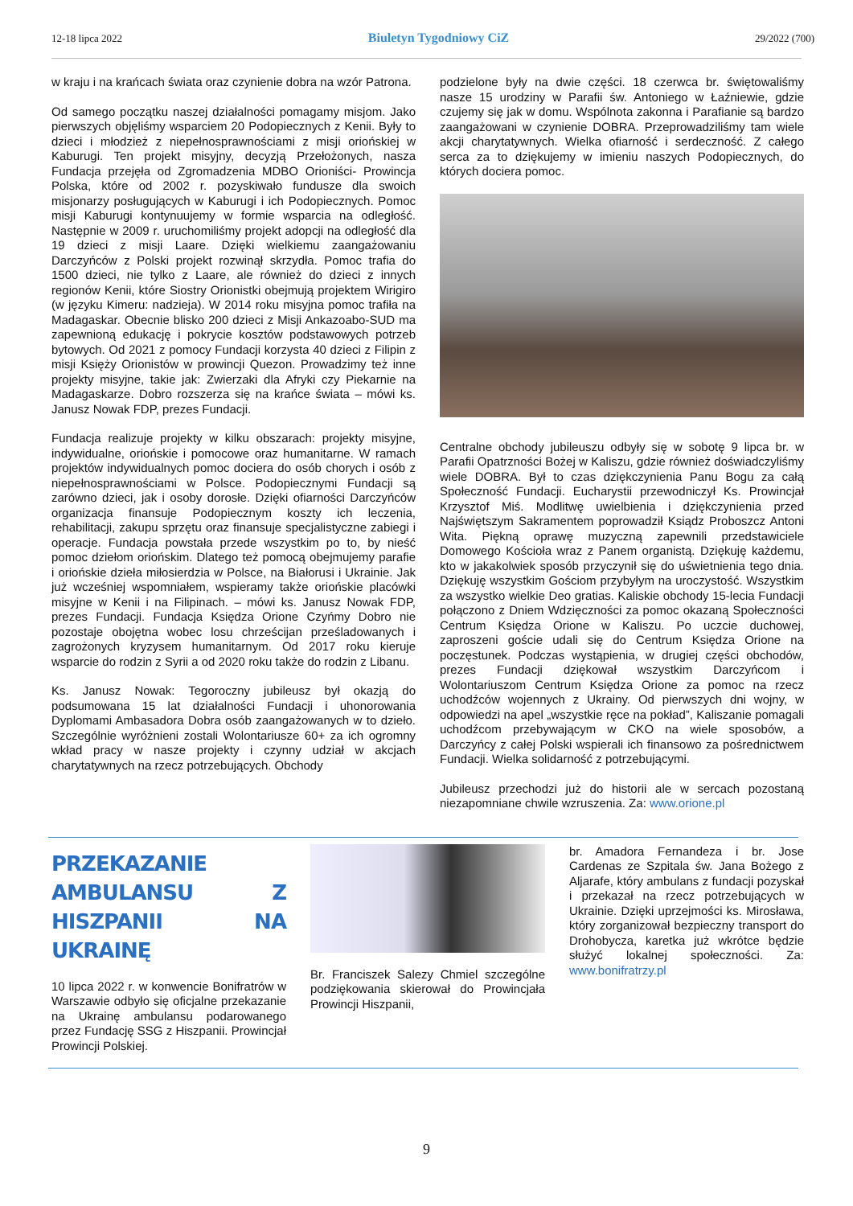12-18 lipca 2022 Biuletyn Tygodniowy CiZ 29/2022 (700)
w kraju i na krańcach świata oraz czynienie dobra na wzór Patrona.
Od samego początku naszej działalności pomagamy misjom. Jako pierwszych objęliśmy wsparciem 20 Podopiecznych z Kenii. Były to dzieci i młodzież z niepełnosprawnościami z misji oriońskiej w Kaburugi. Ten projekt misyjny, decyzją Przełożonych, nasza Fundacja przejęła od Zgromadzenia MDBO Orioniści- Prowincja Polska, które od 2002 r. pozyskiwało fundusze dla swoich misjonarzy posługujących w Kaburugi i ich Podopiecznych. Pomoc misji Kaburugi kontynuujemy w formie wsparcia na odległość. Następnie w 2009 r. uruchomiliśmy projekt adopcji na odległość dla 19 dzieci z misji Laare. Dzięki wielkiemu zaangażowaniu Darczyńców z Polski projekt rozwinął skrzydła. Pomoc trafia do 1500 dzieci, nie tylko z Laare, ale również do dzieci z innych regionów Kenii, które Siostry Orionistki obejmują projektem Wirigiro (w języku Kimeru: nadzieja). W 2014 roku misyjna pomoc trafiła na Madagaskar. Obecnie blisko 200 dzieci z Misji Ankazoabo-SUD ma zapewnioną edukację i pokrycie kosztów podstawowych potrzeb bytowych. Od 2021 z pomocy Fundacji korzysta 40 dzieci z Filipin z misji Księży Orionistów w prowincji Quezon. Prowadzimy też inne projekty misyjne, takie jak: Zwierzaki dla Afryki czy Piekarnie na Madagaskarze. Dobro rozszerza się na krańce świata – mówi ks. Janusz Nowak FDP, prezes Fundacji.
Fundacja realizuje projekty w kilku obszarach: projekty misyjne, indywidualne, oriońskie i pomocowe oraz humanitarne. W ramach projektów indywidualnych pomoc dociera do osób chorych i osób z niepełnosprawnościami w Polsce. Podopiecznymi Fundacji są zarówno dzieci, jak i osoby dorosłe. Dzięki ofiarności Darczyńców organizacja finansuje Podopiecznym koszty ich leczenia, rehabilitacji, zakupu sprzętu oraz finansuje specjalistyczne zabiegi i operacje. Fundacja powstała przede wszystkim po to, by nieść pomoc dziełom oriońskim. Dlatego też pomocą obejmujemy parafie i oriońskie dzieła miłosierdzia w Polsce, na Białorusi i Ukrainie. Jak już wcześniej wspomniałem, wspieramy także oriońskie placówki misyjne w Kenii i na Filipinach. – mówi ks. Janusz Nowak FDP, prezes Fundacji. Fundacja Księdza Orione Czyńmy Dobro nie pozostaje obojętna wobec losu chrześcijan prześladowanych i zagrożonych kryzysem humanitarnym. Od 2017 roku kieruje wsparcie do rodzin z Syrii a od 2020 roku także do rodzin z Libanu.
Ks. Janusz Nowak: Tegoroczny jubileusz był okazją do podsumowana 15 lat działalności Fundacji i uhonorowania Dyplomami Ambasadora Dobra osób zaangażowanych w to dzieło. Szczególnie wyróżnieni zostali Wolontariusze 60+ za ich ogromny wkład pracy w nasze projekty i czynny udział w akcjach charytatywnych na rzecz potrzebujących. Obchody
podzielone były na dwie części. 18 czerwca br. świętowaliśmy nasze 15 urodziny w Parafii św. Antoniego w Łaźniewie, gdzie czujemy się jak w domu. Wspólnota zakonna i Parafianie są bardzo zaangażowani w czynienie DOBRA. Przeprowadziliśmy tam wiele akcji charytatywnych. Wielka ofiarność i serdeczność. Z całego serca za to dziękujemy w imieniu naszych Podopiecznych, do których dociera pomoc.
Centralne obchody jubileuszu odbyły się w sobotę 9 lipca br. w Parafii Opatrzności Bożej w Kaliszu, gdzie również doświadczyliśmy wiele DOBRA. Był to czas dziękczynienia Panu Bogu za całą Społeczność Fundacji. Eucharystii przewodniczył Ks. Prowincjał Krzysztof Miś. Modlitwę uwielbienia i dziękczynienia przed Najświętszym Sakramentem poprowadził Ksiądz Proboszcz Antoni Wita. Piękną oprawę muzyczną zapewnili przedstawiciele Domowego Kościoła wraz z Panem organistą. Dziękuję każdemu, kto w jakakolwiek sposób przyczynił się do uświetnienia tego dnia. Dziękuję wszystkim Gościom przybyłym na uroczystość. Wszystkim za wszystko wielkie Deo gratias. Kaliskie obchody 15-lecia Fundacji połączono z Dniem Wdzięczności za pomoc okazaną Społeczności Centrum Księdza Orione w Kaliszu. Po uczcie duchowej, zaproszeni goście udali się do Centrum Księdza Orione na poczęstunek. Podczas wystąpienia, w drugiej części obchodów, prezes Fundacji dziękował wszystkim Darczyńcom i Wolontariuszom Centrum Księdza Orione za pomoc na rzecz uchodźców wojennych z Ukrainy. Od pierwszych dni wojny, w odpowiedzi na apel „wszystkie ręce na pokład”, Kaliszanie pomagali uchodźcom przebywającym w CKO na wiele sposobów, a Darczyńcy z całej Polski wspierali ich finansowo za pośrednictwem Fundacji. Wielka solidarność z potrzebującymi.
Jubileusz przechodzi już do historii ale w sercach pozostaną niezapomniane chwile wzruszenia. Za: www.orione.pl
PRZEKAZANIE AMBULANSU Z HISZPANII NA UKRAINĘ
10 lipca 2022 r. w konwencie Bonifratrów w Warszawie odbyło się oficjalne przekazanie na Ukrainę ambulansu podarowanego przez Fundację SSG z Hiszpanii. Prowincjał Prowincji Polskiej.
Br. Franciszek Salezy Chmiel szczególne podziękowania skierował do Prowincjała Prowincji Hiszpanii,
br. Amadora Fernandeza i br. Jose Cardenas ze Szpitala św. Jana Bożego z Aljarafe, który ambulans z fundacji pozyskał i przekazał na rzecz potrzebujących w Ukrainie. Dzięki uprzejmości ks. Mirosława, który zorganizował bezpieczny transport do Drohobycza, karetka już wkrótce będzie służyć lokalnej społeczności. Za: www.bonifratrzy.pl
9